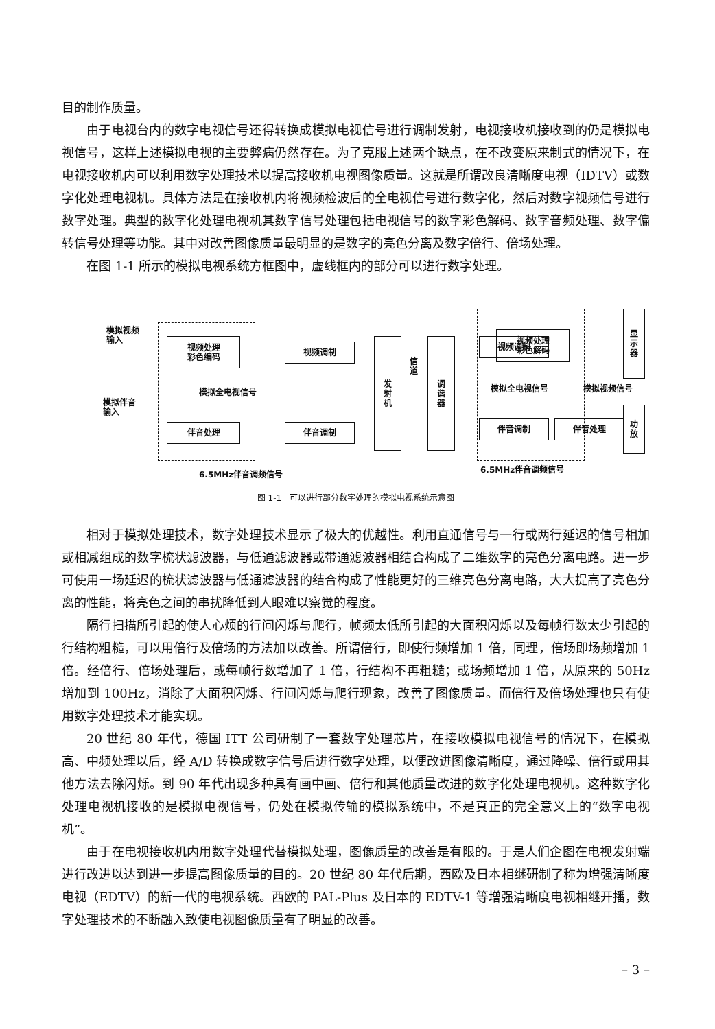目的制作质量。
由于电视台内的数字电视信号还得转换成模拟电视信号进行调制发射，电视接收机接收到的仍是模拟电视信号，这样上述模拟电视的主要弊病仍然存在。为了克服上述两个缺点，在不改变原来制式的情况下，在电视接收机内可以利用数字处理技术以提高接收机电视图像质量。这就是所谓改良清晰度电视（IDTV）或数字化处理电视机。具体方法是在接收机内将视频检波后的全电视信号进行数字化，然后对数字视频信号进行数字处理。典型的数字化处理电视机其数字信号处理包括电视信号的数字彩色解码、数字音频处理、数字偏转信号处理等功能。其中对改善图像质量最明显的是数字的亮色分离及数字倍行、倍场处理。
在图 1-1 所示的模拟电视系统方框图中，虚线框内的部分可以进行数字处理。
模拟视频
输入
模拟伴音
输入
视频处理
彩色编码
伴音处理
模拟全电视信号
视频调制
伴音调制
发
射
机
信
道
调
谐
器
视频调制
伴音调制
视频处理
彩色解码
模拟全电视信号 模拟视频信号
伴音处理
显
示
器
功
放
6.5MHz伴音调频信号 6.5MHz伴音调频信号
图 1-1　可以进行部分数字处理的模拟电视系统示意图
相对于模拟处理技术，数字处理技术显示了极大的优越性。利用直通信号与一行或两行延迟的信号相加或相减组成的数字梳状滤波器，与低通滤波器或带通滤波器相结合构成了二维数字的亮色分离电路。进一步可使用一场延迟的梳状滤波器与低通滤波器的结合构成了性能更好的三维亮色分离电路，大大提高了亮色分离的性能，将亮色之间的串扰降低到人眼难以察觉的程度。
隔行扫描所引起的使人心烦的行间闪烁与爬行，帧频太低所引起的大面积闪烁以及每帧行数太少引起的行结构粗糙，可以用倍行及倍场的方法加以改善。所谓倍行，即使行频增加 1 倍，同理，倍场即场频增加 1 倍。经倍行、倍场处理后，或每帧行数增加了 1 倍，行结构不再粗糙；或场频增加 1 倍，从原来的 50Hz 增加到 100Hz，消除了大面积闪烁、行间闪烁与爬行现象，改善了图像质量。而倍行及倍场处理也只有使用数字处理技术才能实现。
20 世纪 80 年代，德国 ITT 公司研制了一套数字处理芯片，在接收模拟电视信号的情况下，在模拟高、中频处理以后，经 A/D 转换成数字信号后进行数字处理，以便改进图像清晰度，通过降噪、倍行或用其他方法去除闪烁。到 90 年代出现多种具有画中画、倍行和其他质量改进的数字化处理电视机。这种数字化处理电视机接收的是模拟电视信号，仍处在模拟传输的模拟系统中，不是真正的完全意义上的“数字电视机”。
由于在电视接收机内用数字处理代替模拟处理，图像质量的改善是有限的。于是人们企图在电视发射端进行改进以达到进一步提高图像质量的目的。20 世纪 80 年代后期，西欧及日本相继研制了称为增强清晰度电视（EDTV）的新一代的电视系统。西欧的 PAL-Plus 及日本的 EDTV-1 等增强清晰度电视相继开播，数字处理技术的不断融入致使电视图像质量有了明显的改善。
– 3 –